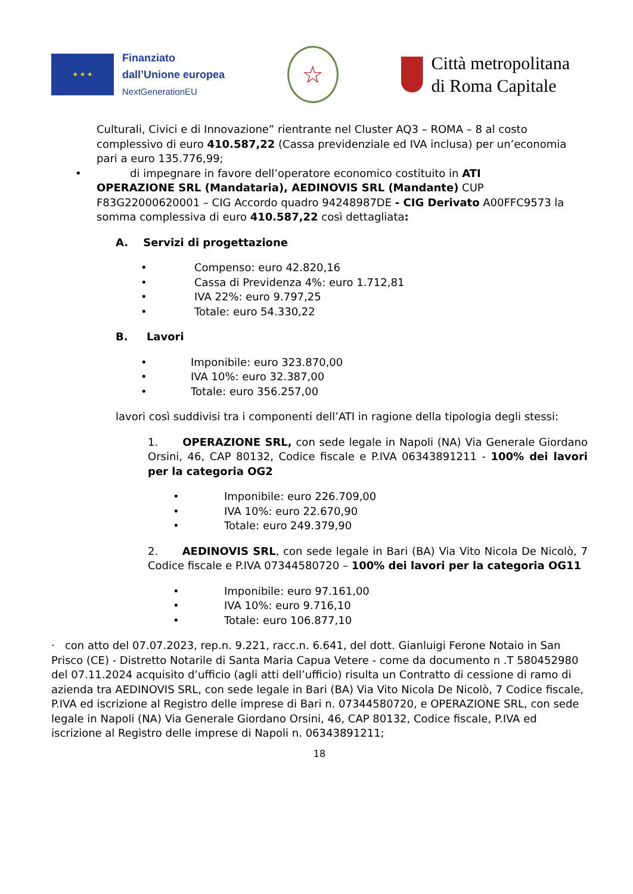★ ★ ★
Finanziato
dall’Unione europea
NextGenerationEU
☆
Città metropolitana
di Roma Capitale
Culturali, Civici e di Innovazione” rientrante nel Cluster AQ3 – ROMA – 8 al costo complessivo di euro 410.587,22 (Cassa previdenziale ed IVA inclusa) per un’economia pari a euro 135.776,99;
• di impegnare in favore dell’operatore economico costituito in ATI
OPERAZIONE SRL (Mandataria), AEDINOVIS SRL (Mandante) CUP F83G22000620001 – CIG Accordo quadro 94248987DE - CIG Derivato A00FFC9573 la somma complessiva di euro 410.587,22 così dettagliata:
A. Servizi di progettazione
• Compenso: euro 42.820,16
• Cassa di Previdenza 4%: euro 1.712,81
• IVA 22%: euro 9.797,25
• Totale: euro 54.330,22
B. Lavori
• Imponibile: euro 323.870,00
• IVA 10%: euro 32.387,00
• Totale: euro 356.257,00
lavori così suddivisi tra i componenti dell’ATI in ragione della tipologia degli stessi:
1. OPERAZIONE SRL, con sede legale in Napoli (NA) Via Generale Giordano Orsini, 46, CAP 80132, Codice fiscale e P.IVA 06343891211 - 100% dei lavori per la categoria OG2
• Imponibile: euro 226.709,00
• IVA 10%: euro 22.670,90
• Totale: euro 249.379,90
2. AEDINOVIS SRL, con sede legale in Bari (BA) Via Vito Nicola De Nicolò, 7 Codice fiscale e P.IVA 07344580720 – 100% dei lavori per la categoria OG11
• Imponibile: euro 97.161,00
• IVA 10%: euro 9.716,10
• Totale: euro 106.877,10
· con atto del 07.07.2023, rep.n. 9.221, racc.n. 6.641, del dott. Gianluigi Ferone Notaio in San Prisco (CE) - Distretto Notarile di Santa Maria Capua Vetere - come da documento n .T 580452980 del 07.11.2024 acquisito d’ufficio (agli atti dell’ufficio) risulta un Contratto di cessione di ramo di azienda tra AEDINOVIS SRL, con sede legale in Bari (BA) Via Vito Nicola De Nicolò, 7 Codice fiscale, P.IVA ed iscrizione al Registro delle imprese di Bari n. 07344580720, e OPERAZIONE SRL, con sede legale in Napoli (NA) Via Generale Giordano Orsini, 46, CAP 80132, Codice fiscale, P.IVA ed iscrizione al Registro delle imprese di Napoli n. 06343891211;
18